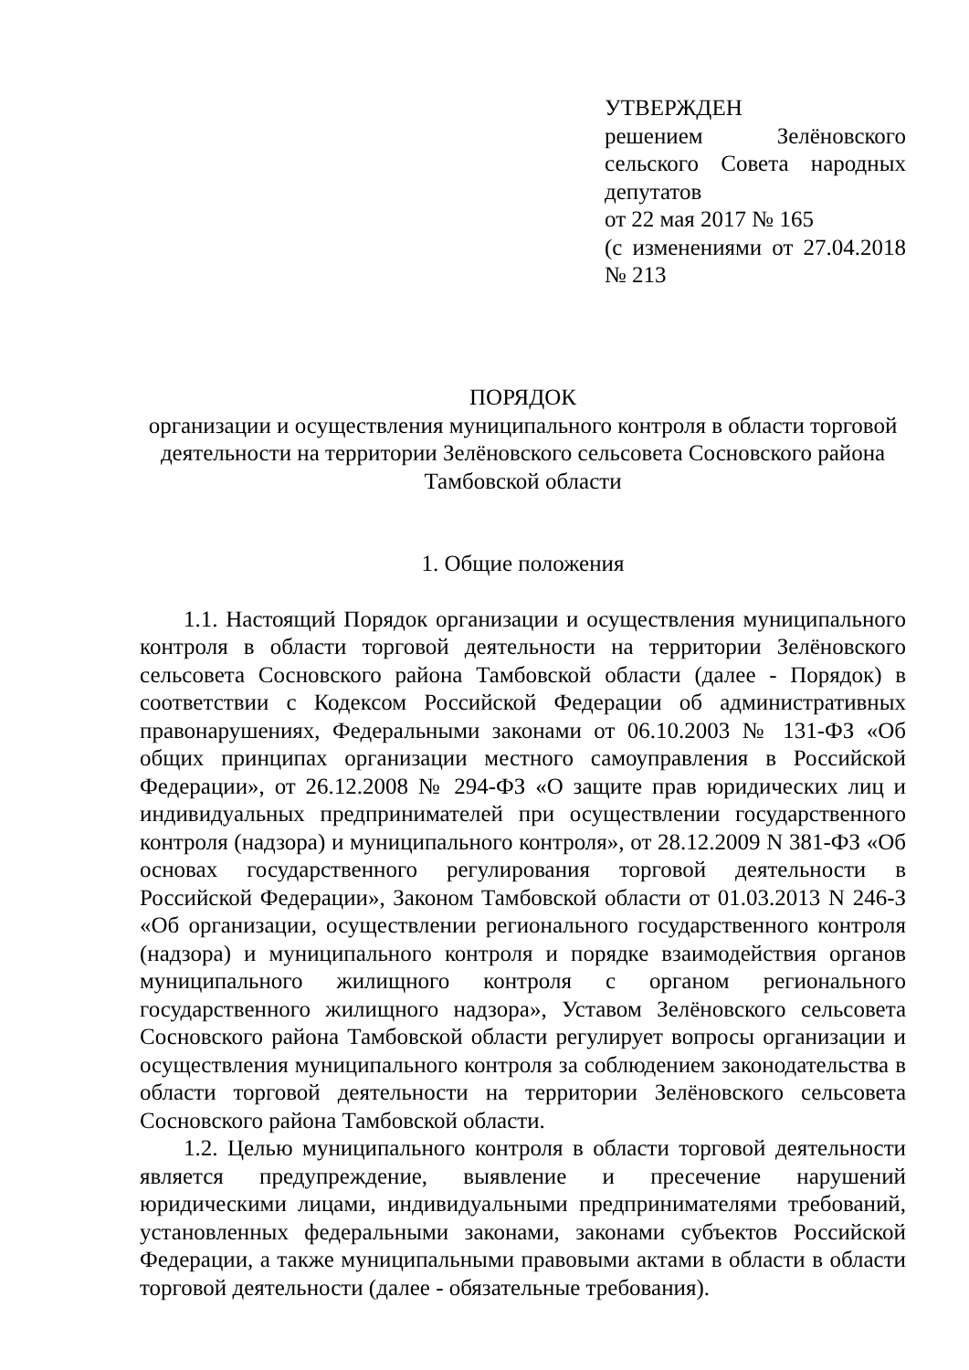УТВЕРЖДЕН
решением Зелёновского сельского Совета народных депутатов
от 22 мая 2017 № 165
(с изменениями от 27.04.2018 № 213
ПОРЯДОК
организации и осуществления муниципального контроля в области торговой деятельности на территории Зелёновского сельсовета Сосновского района Тамбовской области
1. Общие положения
1.1. Настоящий Порядок организации и осуществления муниципального контроля в области торговой деятельности на территории Зелёновского сельсовета Сосновского района Тамбовской области (далее - Порядок) в соответствии с Кодексом Российской Федерации об административных правонарушениях, Федеральными законами от 06.10.2003 № 131-ФЗ «Об общих принципах организации местного самоуправления в Российской Федерации», от 26.12.2008 № 294-ФЗ «О защите прав юридических лиц и индивидуальных предпринимателей при осуществлении государственного контроля (надзора) и муниципального контроля», от 28.12.2009 N 381-ФЗ «Об основах государственного регулирования торговой деятельности в Российской Федерации», Законом Тамбовской области от 01.03.2013 N 246-З «Об организации, осуществлении регионального государственного контроля (надзора) и муниципального контроля и порядке взаимодействия органов муниципального жилищного контроля с органом регионального государственного жилищного надзора», Уставом Зелёновского сельсовета Сосновского района Тамбовской области регулирует вопросы организации и осуществления муниципального контроля за соблюдением законодательства в области торговой деятельности на территории Зелёновского сельсовета Сосновского района Тамбовской области.
1.2. Целью муниципального контроля в области торговой деятельности является предупреждение, выявление и пресечение нарушений юридическими лицами, индивидуальными предпринимателями требований, установленных федеральными законами, законами субъектов Российской Федерации, а также муниципальными правовыми актами в области в области торговой деятельности (далее - обязательные требования).